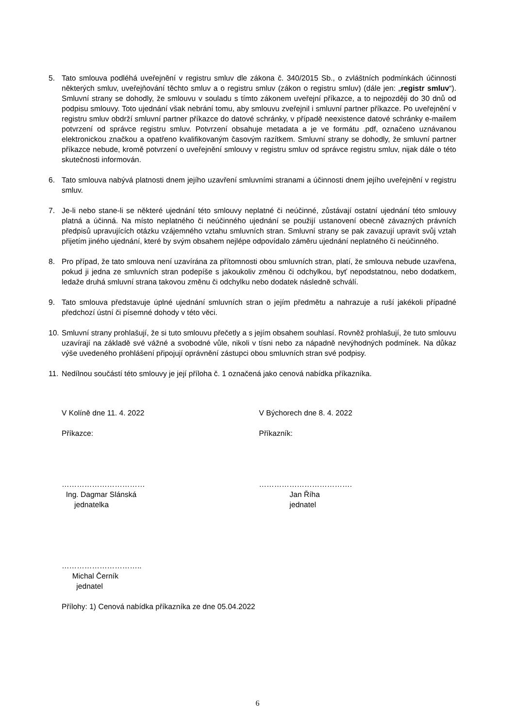5. Tato smlouva podléhá uveřejnění v registru smluv dle zákona č. 340/2015 Sb., o zvláštních podmínkách účinnosti některých smluv, uveřejňování těchto smluv a o registru smluv (zákon o registru smluv) (dále jen: „registr smluv“). Smluvní strany se dohodly, že smlouvu v souladu s tímto zákonem uveřejní příkazce, a to nejpozději do 30 dnů od podpisu smlouvy. Toto ujednání však nebrání tomu, aby smlouvu zveřejnil i smluvní partner příkazce. Po uveřejnění v registru smluv obdrží smluvní partner příkazce do datové schránky, v případě neexistence datové schránky e-mailem potvrzení od správce registru smluv. Potvrzení obsahuje metadata a je ve formátu .pdf, označeno uznávanou elektronickou značkou a opatřeno kvalifikovaným časovým razítkem. Smluvní strany se dohodly, že smluvní partner příkazce nebude, kromě potvrzení o uveřejnění smlouvy v registru smluv od správce registru smluv, nijak dále o této skutečnosti informován.
6. Tato smlouva nabývá platnosti dnem jejího uzavření smluvními stranami a účinnosti dnem jejího uveřejnění v registru smluv.
7. Je-li nebo stane-li se některé ujednání této smlouvy neplatné či neúčinné, zůstávají ostatní ujednání této smlouvy platná a účinná. Na místo neplatného či neúčinného ujednání se použijí ustanovení obecně závazných právních předpisů upravujících otázku vzájemného vztahu smluvních stran. Smluvní strany se pak zavazují upravit svůj vztah přijetím jiného ujednání, které by svým obsahem nejlépe odpovídalo záměru ujednání neplatného či neúčinného.
8. Pro případ, že tato smlouva není uzavírána za přítomnosti obou smluvních stran, platí, že smlouva nebude uzavřena, pokud ji jedna ze smluvních stran podepíše s jakoukoliv změnou či odchylkou, byť nepodstatnou, nebo dodatkem, ledaže druhá smluvní strana takovou změnu či odchylku nebo dodatek následně schválí.
9. Tato smlouva představuje úplné ujednání smluvních stran o jejím předmětu a nahrazuje a ruší jakékoli případné předchozí ústní či písemné dohody v této věci.
10. Smluvní strany prohlašují, že si tuto smlouvu přečetly a s jejím obsahem souhlasí. Rovněž prohlašují, že tuto smlouvu uzavírají na základě své vážné a svobodné vůle, nikoli v tísni nebo za nápadně nevýhodných podmínek. Na důkaz výše uvedeného prohlášení připojují oprávnění zástupci obou smluvních stran své podpisy.
11. Nedílnou součástí této smlouvy je její příloha č. 1 označená jako cenová nabídka příkazníka.
V Kolíně dne 11. 4. 2022 V Býchorech dne 8. 4. 2022
Příkazce: Příkazník:
……………………………
Ing. Dagmar Slánská
jednatelka
……………………………….
Jan Říha
jednatel
…………………………..
Michal Černík
jednatel
Přílohy: 1) Cenová nabídka příkazníka ze dne 05.04.2022
6